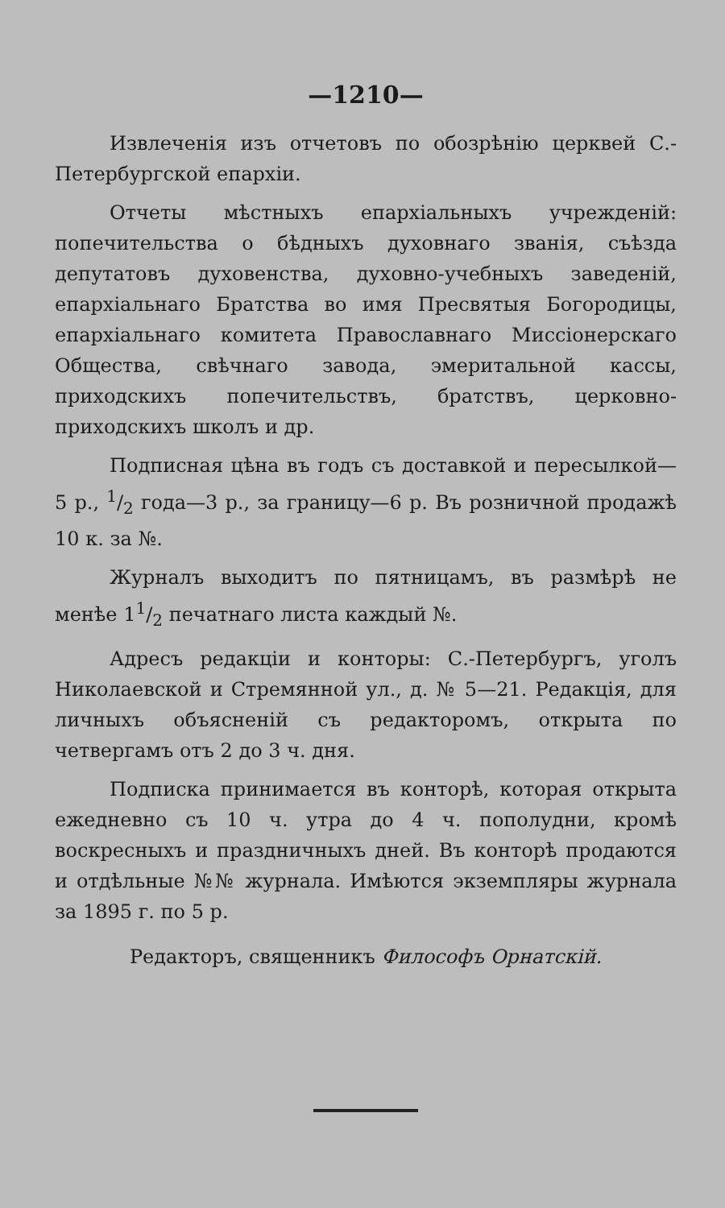—1210—
Извлеченія изъ отчетовъ по обозрѣнію церквей С.-Петербургской епархіи.
Отчеты мѣстныхъ епархіальныхъ учрежденій: попечительства о бѣдныхъ духовнаго званія, съѣзда депутатовъ духовенства, духовно-учебныхъ заведеній, епархіальнаго Братства во имя Пресвятыя Богородицы, епархіальнаго комитета Православнаго Миссіонерскаго Общества, свѣчнаго завода, эмеритальной кассы, приходскихъ попечительствъ, братствъ, церковно-приходскихъ школъ и др.
Подписная цѣна въ годъ съ доставкой и пересылкой—5 р., 1/2 года—3 р., за границу—6 р. Въ розничной продажѣ 10 к. за №.
Журналъ выходитъ по пятницамъ, въ размѣрѣ не менѣе 11/2 печатнаго листа каждый №.
Адресъ редакціи и конторы: С.-Петербургъ, уголъ Николаевской и Стремянной ул., д. № 5—21. Редакція, для личныхъ объясненій съ редакторомъ, открыта по четвергамъ отъ 2 до 3 ч. дня.
Подписка принимается въ конторѣ, которая открыта ежедневно съ 10 ч. утра до 4 ч. пополудни, кромѣ воскресныхъ и праздничныхъ дней. Въ конторѣ продаются и отдѣльные №№ журнала. Имѣются экземпляры журнала за 1895 г. по 5 р.
Редакторъ, священникъ Философъ Орнатскій.